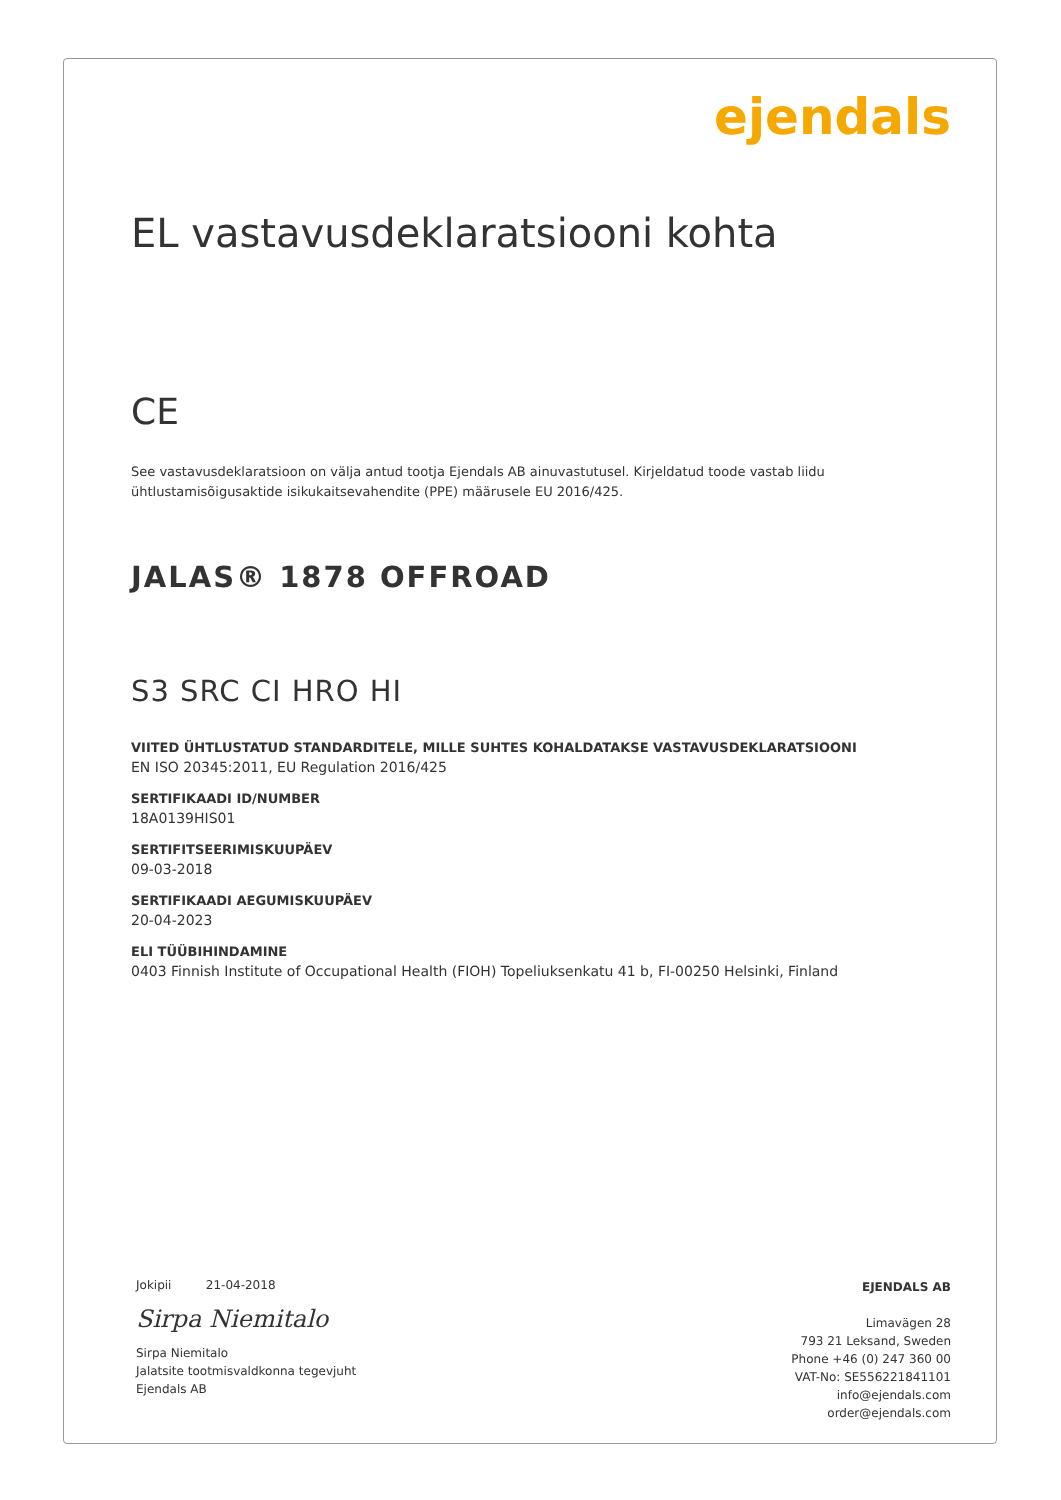ejendals
EL vastavusdeklaratsiooni kohta
CE
See vastavusdeklaratsioon on välja antud tootja Ejendals AB ainuvastutusel. Kirjeldatud toode vastab liidu ühtlustamisõigusaktide isikukaitsevahendite (PPE) määrusele EU 2016/425.
JALAS® 1878 OFFROAD
S3 SRC CI HRO HI
VIITED ÜHTLUSTATUD STANDARDITELE, MILLE SUHTES KOHALDATAKSE VASTAVUSDEKLARATSIOONI
EN ISO 20345:2011, EU Regulation 2016/425
SERTIFIKAADI ID/NUMBER
18A0139HIS01
SERTIFITSEERIMISKUUPÄEV
09-03-2018
SERTIFIKAADI AEGUMISKUUPÄEV
20-04-2023
ELI TÜÜBIHINDAMINE
0403 Finnish Institute of Occupational Health (FIOH) Topeliuksenkatu 41 b, FI-00250 Helsinki, Finland
Jokipii 21-04-2018
Sirpa Niemitalo
Sirpa Niemitalo
Jalatsite tootmisvaldkonna tegevjuht
Ejendals AB
EJENDALS AB
Limavägen 28
793 21 Leksand, Sweden
Phone +46 (0) 247 360 00
VAT-No: SE556221841101
info@ejendals.com
order@ejendals.com